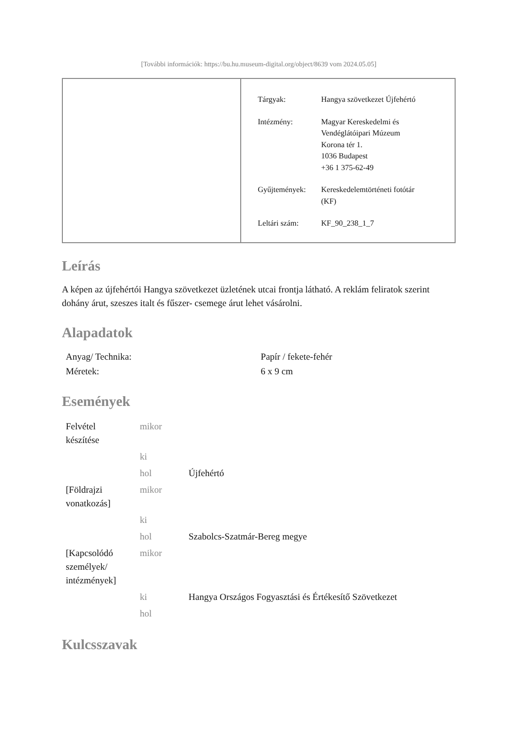[További információk: https://bu.hu.museum-digital.org/object/8639 vom 2024.05.05]
| Tárgyak: | Hangya szövetkezet Újfehértó |
| Intézmény: | Magyar Kereskedelmi és Vendéglátóipari Múzeum Korona tér 1. 1036 Budapest +36 1 375-62-49 |
| Gyűjtemények: | Kereskedelemtörténeti fotótár (KF) |
| Leltári szám: | KF_90_238_1_7 |
Leírás
A képen az újfehértói Hangya szövetkezet üzletének utcai frontja látható. A reklám feliratok szerint dohány árut, szeszes italt és fűszer- csemege árut lehet vásárolni.
Alapadatok
| Anyag/ Technika: | Papír / fekete-fehér |
| Méretek: | 6 x 9 cm |
Események
| Felvétel készítése | mikor | |
| | ki | |
| | hol | Újfehértó |
| [Földrajzi vonatkozás] | mikor | |
| | ki | |
| | hol | Szabolcs-Szatmár-Bereg megye |
| [Kapcsolódó személyek/ intézmények] | mikor | |
| | ki | Hangya Országos Fogyasztási és Értékesítő Szövetkezet |
| | hol | |
Kulcsszavak